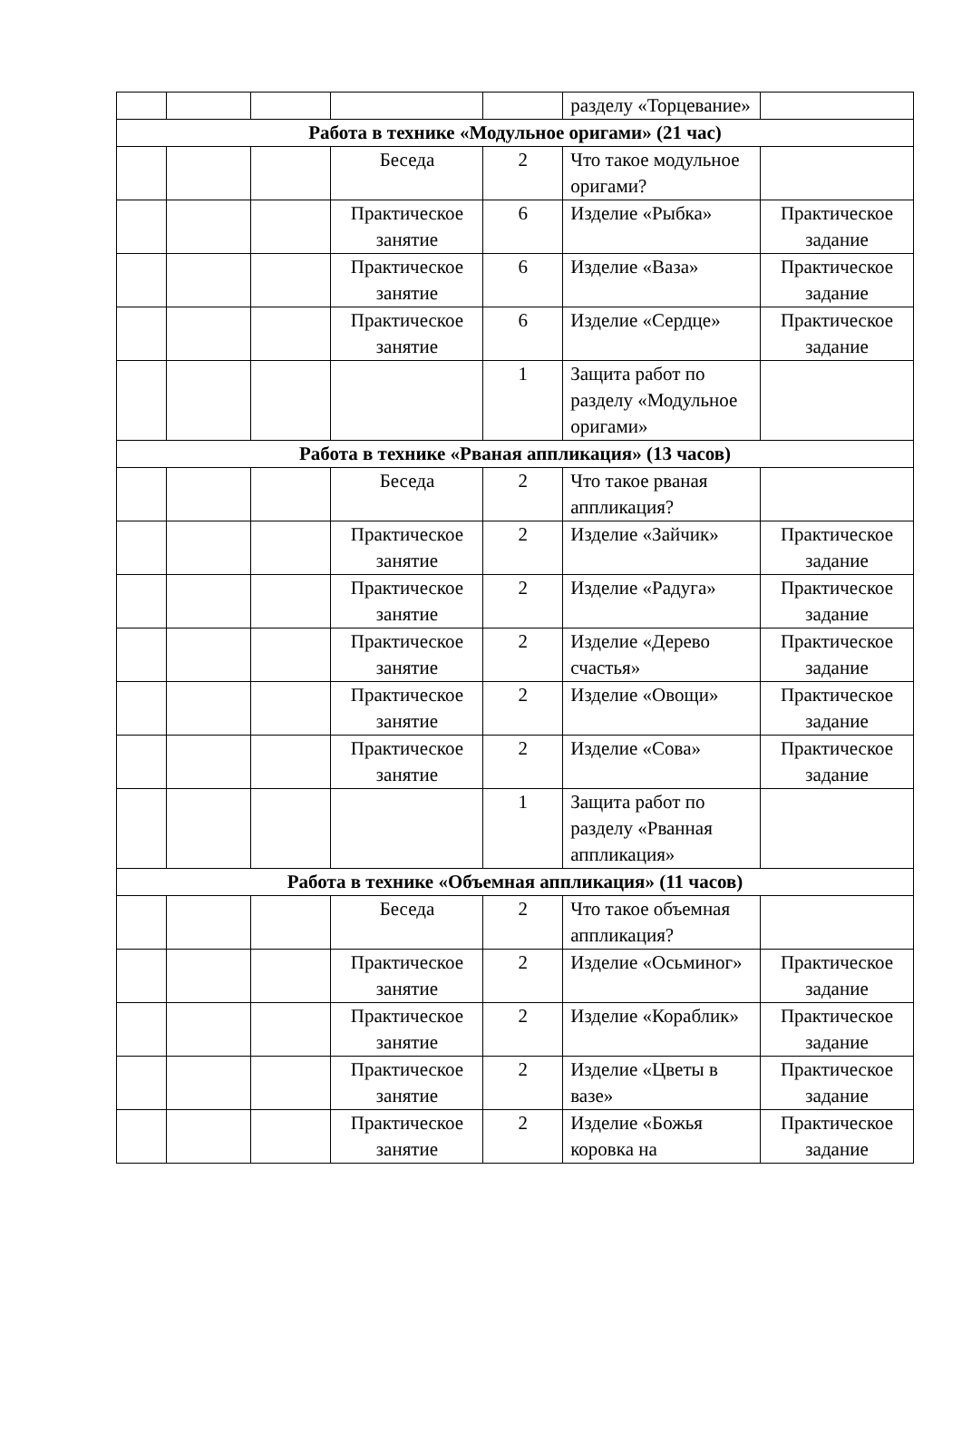| | | | | | разделу «Торцевание» | |
| Работа в технике «Модульное оригами» (21 час) | | | | | | |
| | | | Беседа | 2 | Что такое модульное оригами? | |
| | | | Практическое занятие | 6 | Изделие «Рыбка» | Практическое задание |
| | | | Практическое занятие | 6 | Изделие «Ваза» | Практическое задание |
| | | | Практическое занятие | 6 | Изделие «Сердце» | Практическое задание |
| | | | | 1 | Защита работ по разделу «Модульное оригами» | |
| Работа в технике «Рваная аппликация» (13 часов) | | | | | | |
| | | | Беседа | 2 | Что такое рваная аппликация? | |
| | | | Практическое занятие | 2 | Изделие «Зайчик» | Практическое задание |
| | | | Практическое занятие | 2 | Изделие «Радуга» | Практическое задание |
| | | | Практическое занятие | 2 | Изделие «Дерево счастья» | Практическое задание |
| | | | Практическое занятие | 2 | Изделие «Овощи» | Практическое задание |
| | | | Практическое занятие | 2 | Изделие «Сова» | Практическое задание |
| | | | | 1 | Защита работ по разделу «Рванная аппликация» | |
| Работа в технике «Объемная аппликация» (11 часов) | | | | | | |
| | | | Беседа | 2 | Что такое объемная аппликация? | |
| | | | Практическое занятие | 2 | Изделие «Осьминог» | Практическое задание |
| | | | Практическое занятие | 2 | Изделие «Кораблик» | Практическое задание |
| | | | Практическое занятие | 2 | Изделие «Цветы в вазе» | Практическое задание |
| | | | Практическое занятие | 2 | Изделие «Божья коровка на | Практическое задание |